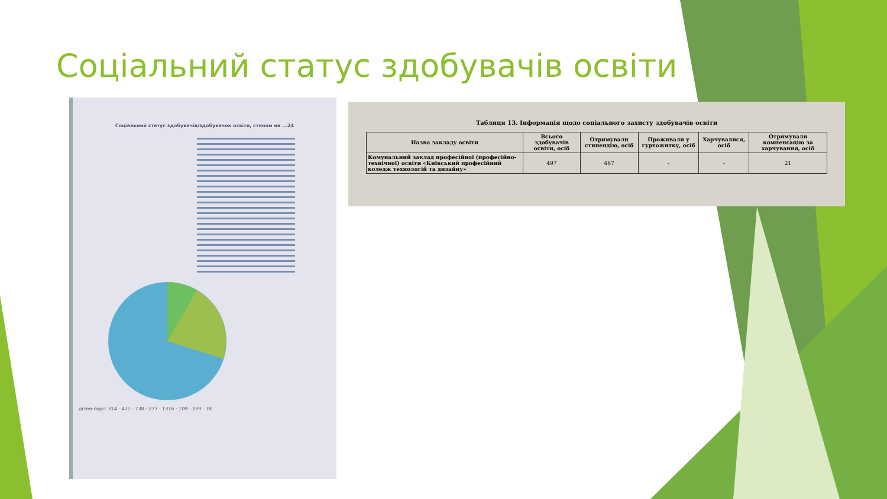Соціальний статус здобувачів освіти
Соціальний статус здобувачів/здобувачок освіти, станом на ...24
дітей-сиріт 314 · 477 · 738 · 277 · 1316 · 109 · 239 · 78
Таблиця 13. Інформація щодо соціального захисту здобувачів освіти
| Назва закладу освіти | Всього здобувачів освіти, осіб | Отримували стипендію, осіб | Проживали у гуртожитку, осіб | Харчувалися, осіб | Отримували компенсацію за харчування, осіб |
| --- | --- | --- | --- | --- | --- |
| Комунальний заклад професійної (професійно-технічної) освіти «Київський професійний коледж технологій та дизайну» | 497 | 467 | - | - | 21 |